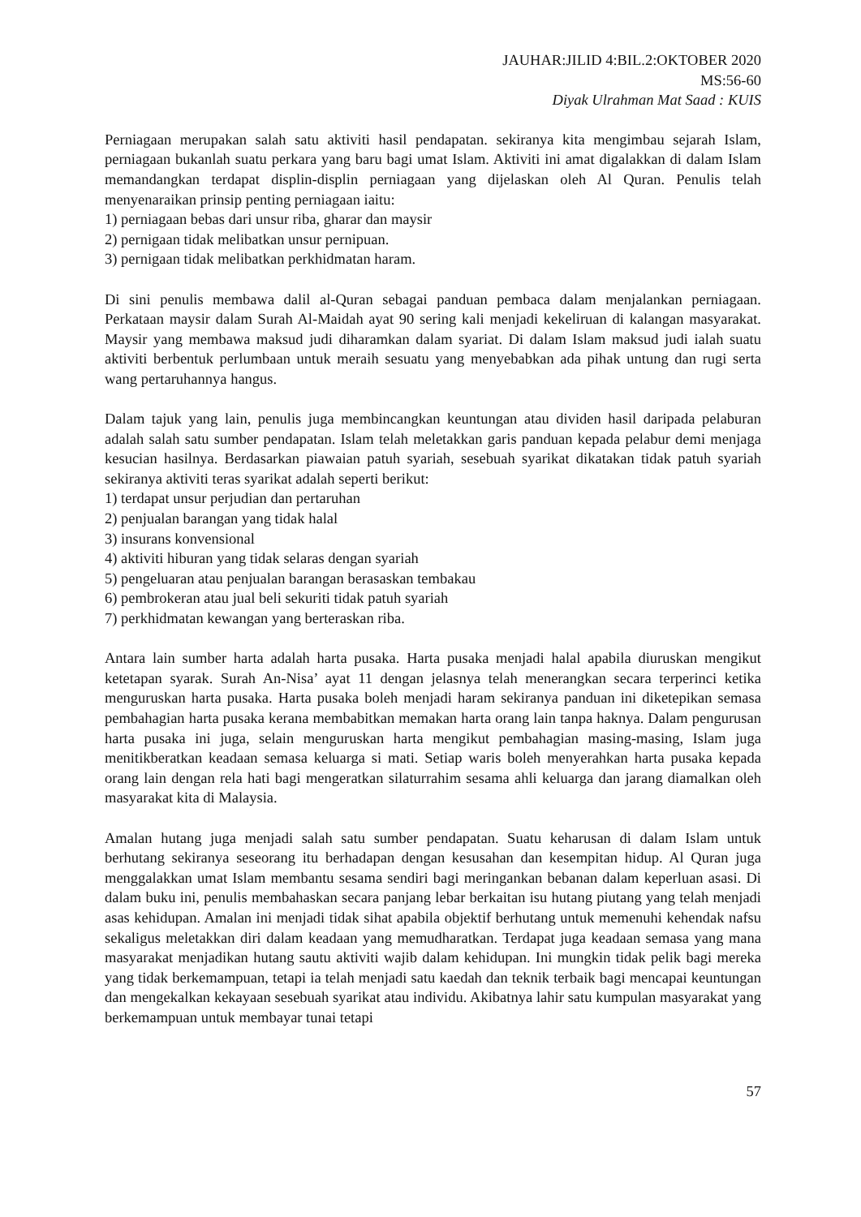JAUHAR:JILID 4:BIL.2:OKTOBER 2020
MS:56-60
Diyak Ulrahman Mat Saad : KUIS
Perniagaan merupakan salah satu aktiviti hasil pendapatan. sekiranya kita mengimbau sejarah Islam, perniagaan bukanlah suatu perkara yang baru bagi umat Islam. Aktiviti ini amat digalakkan di dalam Islam memandangkan terdapat displin-displin perniagaan yang dijelaskan oleh Al Quran. Penulis telah menyenaraikan prinsip penting perniagaan iaitu:
1) perniagaan bebas dari unsur riba, gharar dan maysir
2) pernigaan tidak melibatkan unsur pernipuan.
3) pernigaan tidak melibatkan perkhidmatan haram.
Di sini penulis membawa dalil al-Quran sebagai panduan pembaca dalam menjalankan perniagaan. Perkataan maysir dalam Surah Al-Maidah ayat 90 sering kali menjadi kekeliruan di kalangan masyarakat. Maysir yang membawa maksud judi diharamkan dalam syariat. Di dalam Islam maksud judi ialah suatu aktiviti berbentuk perlumbaan untuk meraih sesuatu yang menyebabkan ada pihak untung dan rugi serta wang pertaruhannya hangus.
Dalam tajuk yang lain, penulis juga membincangkan keuntungan atau dividen hasil daripada pelaburan adalah salah satu sumber pendapatan. Islam telah meletakkan garis panduan kepada pelabur demi menjaga kesucian hasilnya. Berdasarkan piawaian patuh syariah, sesebuah syarikat dikatakan tidak patuh syariah sekiranya aktiviti teras syarikat adalah seperti berikut:
1) terdapat unsur perjudian dan pertaruhan
2) penjualan barangan yang tidak halal
3) insurans konvensional
4) aktiviti hiburan yang tidak selaras dengan syariah
5) pengeluaran atau penjualan barangan berasaskan tembakau
6) pembrokeran atau jual beli sekuriti tidak patuh syariah
7) perkhidmatan kewangan yang berteraskan riba.
Antara lain sumber harta adalah harta pusaka. Harta pusaka menjadi halal apabila diuruskan mengikut ketetapan syarak. Surah An-Nisa’ ayat 11 dengan jelasnya telah menerangkan secara terperinci ketika menguruskan harta pusaka. Harta pusaka boleh menjadi haram sekiranya panduan ini diketepikan semasa pembahagian harta pusaka kerana membabitkan memakan harta orang lain tanpa haknya. Dalam pengurusan harta pusaka ini juga, selain menguruskan harta mengikut pembahagian masing-masing, Islam juga menitikberatkan keadaan semasa keluarga si mati. Setiap waris boleh menyerahkan harta pusaka kepada orang lain dengan rela hati bagi mengeratkan silaturrahim sesama ahli keluarga dan jarang diamalkan oleh masyarakat kita di Malaysia.
Amalan hutang juga menjadi salah satu sumber pendapatan. Suatu keharusan di dalam Islam untuk berhutang sekiranya seseorang itu berhadapan dengan kesusahan dan kesempitan hidup. Al Quran juga menggalakkan umat Islam membantu sesama sendiri bagi meringankan bebanan dalam keperluan asasi. Di dalam buku ini, penulis membahaskan secara panjang lebar berkaitan isu hutang piutang yang telah menjadi asas kehidupan. Amalan ini menjadi tidak sihat apabila objektif berhutang untuk memenuhi kehendak nafsu sekaligus meletakkan diri dalam keadaan yang memudharatkan. Terdapat juga keadaan semasa yang mana masyarakat menjadikan hutang sautu aktiviti wajib dalam kehidupan. Ini mungkin tidak pelik bagi mereka yang tidak berkemampuan, tetapi ia telah menjadi satu kaedah dan teknik terbaik bagi mencapai keuntungan dan mengekalkan kekayaan sesebuah syarikat atau individu. Akibatnya lahir satu kumpulan masyarakat yang berkemampuan untuk membayar tunai tetapi
57